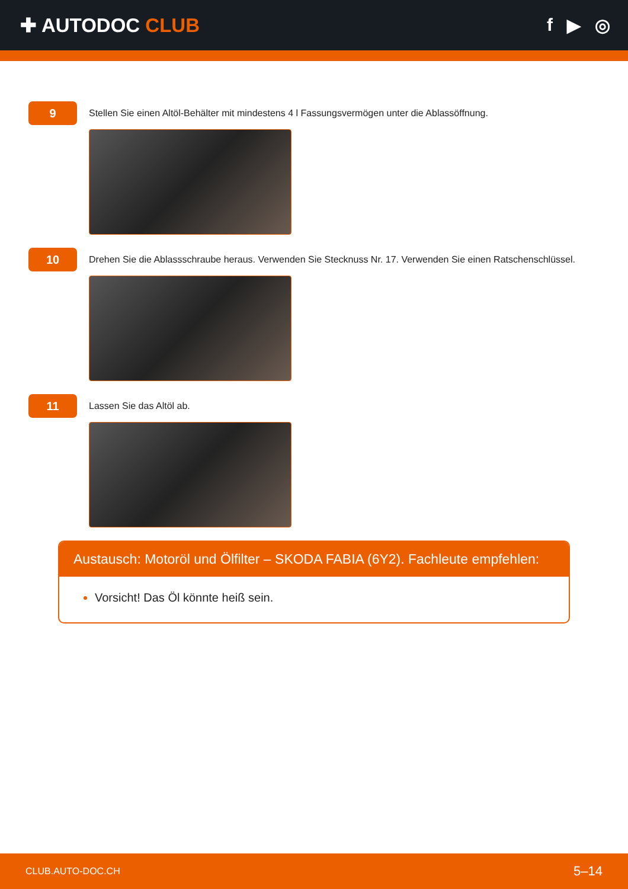✚ AUTODOC CLUB f ▶ ◎
9
Stellen Sie einen Altöl-Behälter mit mindestens 4 l Fassungsvermögen unter die Ablassöffnung.
10
Drehen Sie die Ablassschraube heraus. Verwenden Sie Stecknuss Nr. 17. Verwenden Sie einen Ratschenschlüssel.
11
Lassen Sie das Altöl ab.
Austausch: Motoröl und Ölfilter – SKODA FABIA (6Y2). Fachleute empfehlen:
Vorsicht! Das Öl könnte heiß sein.
CLUB.AUTO-DOC.CH 5–14